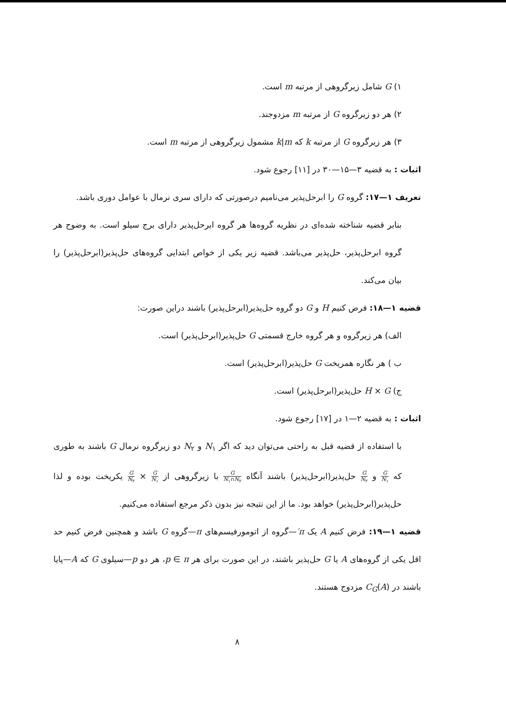۱) G شامل زیرگروهی از مرتبه m است.
۲) هر دو زیرگروه G از مرتبه m مزدوجند.
۳) هر زیرگروه G از مرتبه k که k|m مشمول زیرگروهی از مرتبه m است.
اثبات : به قضیه ۳—۱۵—۳۰ در [۱۱] رجوع شود.
تعریف ۱—۱۷: گروه G را ابرحل‌پذیر می‌نامیم درصورتی که دارای سری نرمال با عوامل دوری باشد.
بنابر قضیه شناخته شده‌ای در نظریه گروه‌ها هر گروه ابرحل‌پذیر دارای برج سیلو است. به وضوح هر گروه ابرحل‌پذیر، حل‌پذیر می‌باشد. قضیه زیر یکی از خواص ابتدایی گروه‌های حل‌پذیر(ابرحل‌پذیر) را بیان می‌کند.
قضیه ۱—۱۸: فرض کنیم H و G دو گروه حل‌پذیر(ابرحل‌پذیر) باشند دراین صورت:
الف) هر زیرگروه و هر گروه خارج قسمتی G حل‌پذیر(ابرحل‌پذیر) است.
ب ) هر نگاره همریخت G حل‌پذیر(ابرحل‌پذیر) است.
ج) H × G حل‌پذیر(ابرحل‌پذیر) است.
اثبات : به قضیه ۲—۱ در [۱۷] رجوع شود.
با استفاده از قضیه قبل به راحتی می‌توان دید که اگر N<sub>۱</sub> و N<sub>۲</sub> دو زیرگروه نرمال G باشند به طوری که G N<sub>۱</sub> و G N<sub>۲</sub> حل‌پذیر(ابرحل‌پذیر) باشند آنگاه G N<sub>۱</sub>∩N<sub>۲</sub> با زیرگروهی از G N<sub>۱</sub> × G N<sub>۲</sub> یکریخت بوده و لذا حل‌پذیر(ابرحل‌پذیر) خواهد بود. ما از این نتیجه نیز بدون ذکر مرجع استفاده می‌کنیم.
قضیه ۱—۱۹: فرض کنیم A یک π′—گروه از اتومورفیسم‌های π—گروه G باشد و همچنین فرض کنیم حد اقل یکی از گروه‌های A یا G حل‌پذیر باشند، در این صورت برای هر p ∈ π، هر دو p—سیلوی G که A—پایا باشند در C<sub>G</sub>(A) مزدوج هستند.
۸